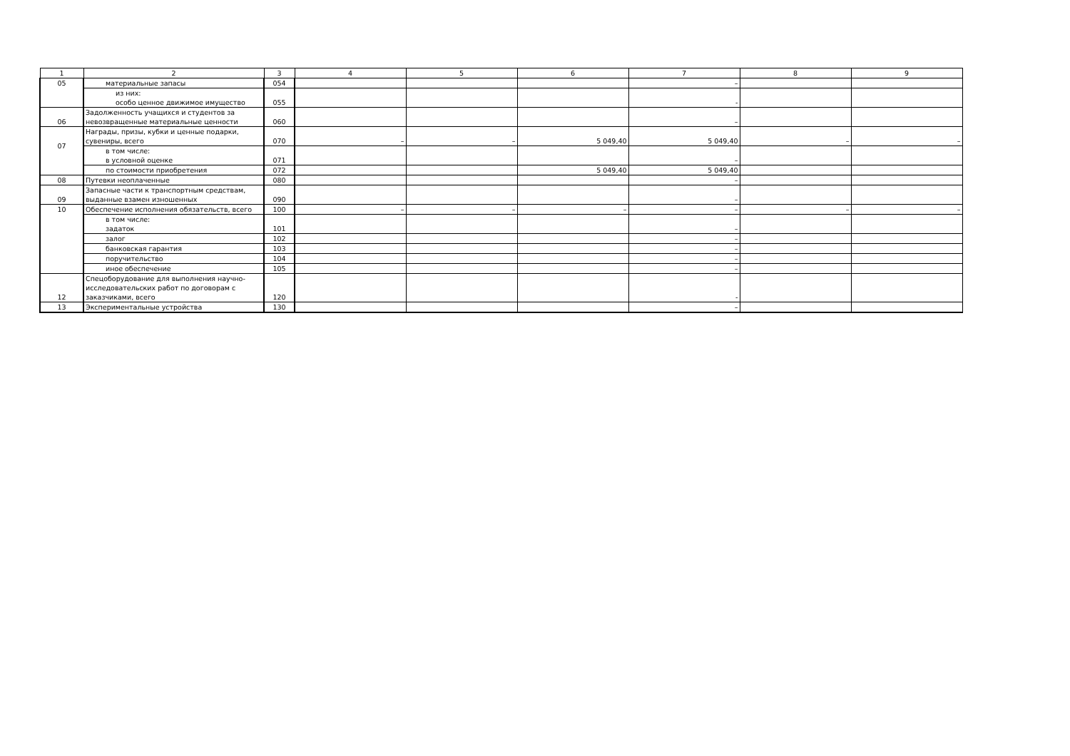| 1 | 2 | 3 | 4 | 5 | 6 | 7 | 8 | 9 |
| 05 | материальные запасы | 054 | | | | – | | |
| | из них: особо ценное движимое имущество | 055 | | | | - | | |
| 06 | Задолженность учащихся и студентов за невозвращенные материальные ценности | 060 | | | | – | | |
| 07 | Награды, призы, кубки и ценные подарки, сувениры, всего | 070 | – | – | 5 049,40 | 5 049,40 | – | – |
| | в том числе: в условной оценке | 071 | | | | – | | |
| | по стоимости приобретения | 072 | | | 5 049,40 | 5 049,40 | | |
| 08 | Путевки неоплаченные | 080 | | | | – | | |
| 09 | Запасные части к транспортным средствам, выданные взамен изношенных | 090 | | | | – | | |
| 10 | Обеспечение исполнения обязательств, всего | 100 | – | – | – | – | – | – |
| | в том числе: задаток | 101 | | | | – | | |
| | залог | 102 | | | | – | | |
| | банковская гарантия | 103 | | | | – | | |
| | поручительство | 104 | | | | – | | |
| | иное обеспечение | 105 | | | | – | | |
| 12 | Спецоборудование для выполнения научно-исследовательских работ по договорам с заказчиками, всего | 120 | | | | - | | |
| 13 | Экспериментальные устройства | 130 | | | | – | | |